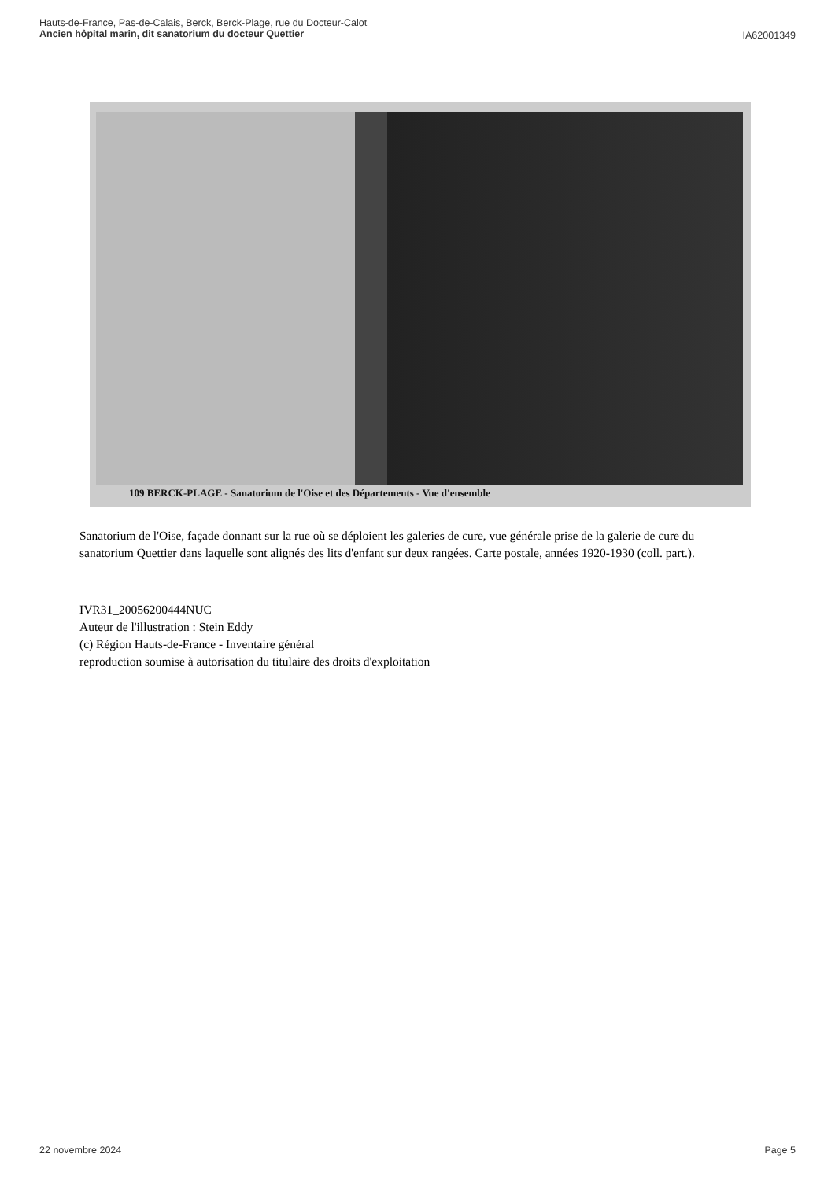Hauts-de-France, Pas-de-Calais, Berck, Berck-Plage, rue du Docteur-Calot
Ancien hôpital marin, dit sanatorium du docteur Quettier
IA62001349
109 BERCK-PLAGE - Sanatorium de l'Oise et des Départements - Vue d'ensemble
Sanatorium de l'Oise, façade donnant sur la rue où se déploient les galeries de cure, vue générale prise de la galerie de cure du sanatorium Quettier dans laquelle sont alignés des lits d'enfant sur deux rangées. Carte postale, années 1920-1930 (coll. part.).
IVR31_20056200444NUC
Auteur de l'illustration : Stein Eddy
(c) Région Hauts-de-France - Inventaire général
reproduction soumise à autorisation du titulaire des droits d'exploitation
22 novembre 2024 Page 5